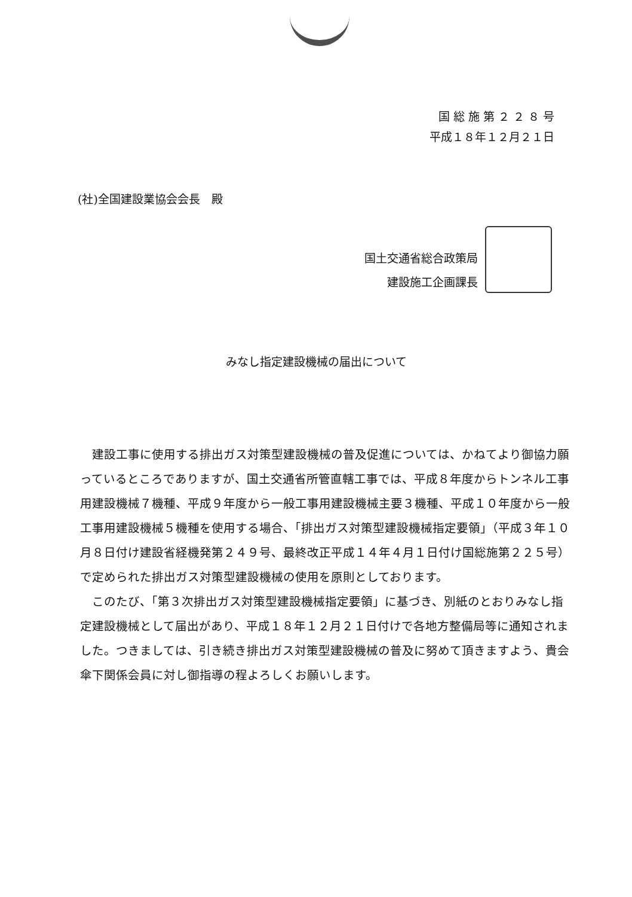国 総 施 第 ２ ２ ８ 号
平成１８年１２月２１日
(社)全国建設業協会会長　殿
国土交通省総合政策局
建設施工企画課長
みなし指定建設機械の届出について
建設工事に使用する排出ガス対策型建設機械の普及促進については、かねてより御協力願っているところでありますが、国土交通省所管直轄工事では、平成８年度からトンネル工事用建設機械７機種、平成９年度から一般工事用建設機械主要３機種、平成１０年度から一般工事用建設機械５機種を使用する場合、「排出ガス対策型建設機械指定要領」（平成３年１０月８日付け建設省経機発第２４９号、最終改正平成１４年４月１日付け国総施第２２５号）で定められた排出ガス対策型建設機械の使用を原則としております。
このたび、「第３次排出ガス対策型建設機械指定要領」に基づき、別紙のとおりみなし指定建設機械として届出があり、平成１８年１２月２１日付けで各地方整備局等に通知されました。つきましては、引き続き排出ガス対策型建設機械の普及に努めて頂きますよう、貴会傘下関係会員に対し御指導の程よろしくお願いします。